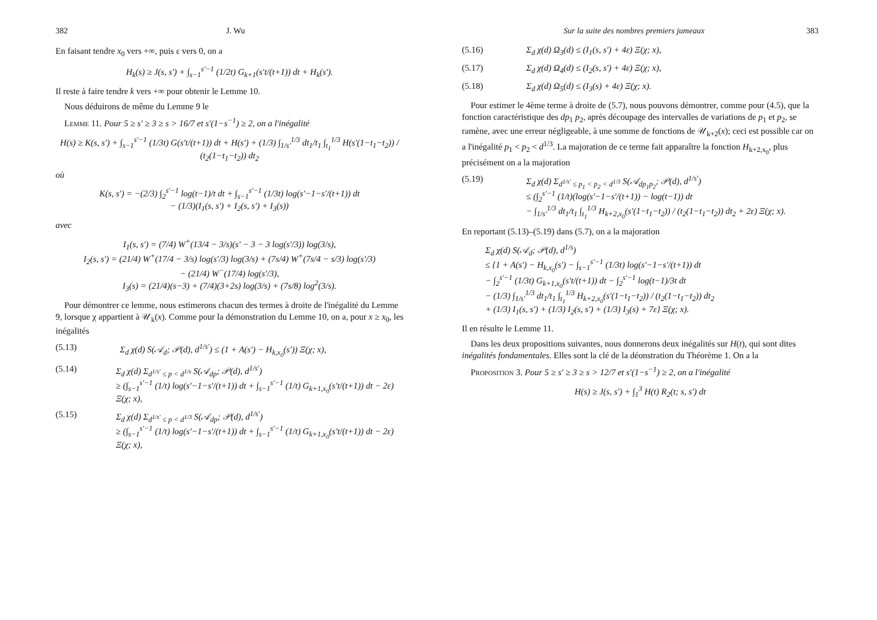382 J. Wu
En faisant tendre x<sub>0</sub> vers +∞, puis ε vers 0, on a
H<sub>k</sub>(s) ≥ J(s, s′) + ∫<sub>s−1</sub><sup>s′−1</sup> (1/2t) G<sub>k+1</sub>(s′t/(t+1)) dt + H<sub>k</sub>(s′).
Il reste à faire tendre k vers +∞ pour obtenir le Lemme 10.
 Nous déduirons de même du Lemme 9 le
 Lemme 11. Pour 5 ≥ s′ ≥ 3 ≥ s > 16/7 et s′(1−s<sup>−1</sup>) ≥ 2, on a l'inégalité
H(s) ≥ K(s, s′) + ∫<sub>s−1</sub><sup>s′−1</sup> (1/3t) G(s′t/(t+1)) dt + H(s′) + (1/3) ∫<sub>1/s′</sub><sup>1/3</sup> dt<sub>1</sub>/t<sub>1</sub> ∫<sub>t<sub>1</sub></sub><sup>1/3</sup> H(s′(1−t<sub>1</sub>−t<sub>2</sub>)) / (t<sub>2</sub>(1−t<sub>1</sub>−t<sub>2</sub>)) dt<sub>2</sub>
où
K(s, s′) = −(2/3) ∫<sub>2</sub><sup>s′−1</sup> log(t−1)/t dt + ∫<sub>s−1</sub><sup>s′−1</sup> (1/3t) log(s′−1−s′/(t+1)) dt
− (1/3)(I<sub>1</sub>(s, s′) + I<sub>2</sub>(s, s′) + I<sub>3</sub>(s))
avec
I<sub>1</sub>(s, s′) = (7/4) W<sup>+</sup>(13/4 − 3/s)(s′ − 3 − 3 log(s′/3)) log(3/s),
I<sub>2</sub>(s, s′) = (21/4) W<sup>+</sup>(17/4 − 3/s) log(s′/3) log(3/s) + (7s/4) W<sup>+</sup>(7s/4 − s/3) log(s′/3)
− (21/4) W<sup>−</sup>(17/4) log(s′/3),
I<sub>3</sub>(s) = (21/4)(s−3) + (7/4)(3+2s) log(3/s) + (7s/8) log<sup>2</sup>(3/s).
 Pour démontrer ce lemme, nous estimerons chacun des termes à droite de l'inégalité du Lemme 9, lorsque χ appartient à 𝒰<sub>k</sub>(x). Comme pour la démonstration du Lemme 10, on a, pour x ≥ x<sub>0</sub>, les inégalités
(5.13) Σ<sub>d</sub> χ(d) S(𝒜<sub>d</sub>; 𝒫(d), d<sup>1/s′</sup>) ≤ (1 + A(s′) − H<sub>k,x<sub>0</sub></sub>(s′)) Ξ(χ; x),
(5.14) Σ<sub>d</sub> χ(d) Σ<sub>d<sup>1/s′</sup> ≤ p < d<sup>1/s</sup></sub> S(𝒜<sub>dp</sub>; 𝒫(d), d<sup>1/s′</sup>)
≥ (∫<sub>s−1</sub><sup>s′−1</sup> (1/t) log(s′−1−s′/(t+1)) dt + ∫<sub>s−1</sub><sup>s′−1</sup> (1/t) G<sub>k+1,x<sub>0</sub></sub>(s′t/(t+1)) dt − 2ε) Ξ(χ; x),
(5.15) Σ<sub>d</sub> χ(d) Σ<sub>d<sup>1/s′</sup> ≤ p < d<sup>1/3</sup></sub> S(𝒜<sub>dp</sub>; 𝒫(d), d<sup>1/s′</sup>)
≥ (∫<sub>s−1</sub><sup>s′−1</sup> (1/t) log(s′−1−s′/(t+1)) dt + ∫<sub>s−1</sub><sup>s′−1</sup> (1/t) G<sub>k+1,x<sub>0</sub></sub>(s′t/(t+1)) dt − 2ε) Ξ(χ; x),
Sur la suite des nombres premiers jumeaux 383
(5.16) Σ<sub>d</sub> χ(d) Ω<sub>3</sub>(d) ≤ (I<sub>1</sub>(s, s′) + 4ε) Ξ(χ; x),
(5.17) Σ<sub>d</sub> χ(d) Ω<sub>4</sub>(d) ≤ (I<sub>2</sub>(s, s′) + 4ε) Ξ(χ; x),
(5.18) Σ<sub>d</sub> χ(d) Ω<sub>5</sub>(d) ≤ (I<sub>3</sub>(s) + 4ε) Ξ(χ; x).
 Pour estimer le 4ème terme à droite de (5.7), nous pouvons démontrer, comme pour (4.5), que la fonction caractéristique des dp<sub>1</sub> p<sub>2</sub>, après découpage des intervalles de variations de p<sub>1</sub> et p<sub>2</sub>, se ramène, avec une erreur négligeable, à une somme de fonctions de 𝒰<sub>k+2</sub>(x); ceci est possible car on a l'inégalité p<sub>1</sub> < p<sub>2</sub> < d<sup>1/3</sup>. La majoration de ce terme fait apparaître la fonction H<sub>k+2,x<sub>0</sub></sub>, plus précisément on a la majoration
(5.19) Σ<sub>d</sub> χ(d) Σ<sub>d<sup>1/s′</sup> ≤ p<sub>1</sub> < p<sub>2</sub> < d<sup>1/3</sup></sub> S(𝒜<sub>dp<sub>1</sub>p<sub>2</sub></sub>; 𝒫(d), d<sup>1/s′</sup>)
≤ (∫<sub>2</sub><sup>s′−1</sup> (1/t)(log(s′−1−s′/(t+1)) − log(t−1)) dt
− ∫<sub>1/s′</sub><sup>1/3</sup> dt<sub>1</sub>/t<sub>1</sub> ∫<sub>t<sub>1</sub></sub><sup>1/3</sup> H<sub>k+2,x<sub>0</sub></sub>(s′(1−t<sub>1</sub>−t<sub>2</sub>)) / (t<sub>2</sub>(1−t<sub>1</sub>−t<sub>2</sub>)) dt<sub>2</sub> + 2ε) Ξ(χ; x).
En reportant (5.13)–(5.19) dans (5.7), on a la majoration
Σ<sub>d</sub> χ(d) S(𝒜<sub>d</sub>; 𝒫(d), d<sup>1/s</sup>)
≤ {1 + A(s′) − H<sub>k,x<sub>0</sub></sub>(s′) − ∫<sub>s−1</sub><sup>s′−1</sup> (1/3t) log(s′−1−s′/(t+1)) dt
− ∫<sub>2</sub><sup>s′−1</sup> (1/3t) G<sub>k+1,x<sub>0</sub></sub>(s′t/(t+1)) dt − ∫<sub>2</sub><sup>s′−1</sup> log(t−1)/3t dt
− (1/3) ∫<sub>1/s′</sub><sup>1/3</sup> dt<sub>1</sub>/t<sub>1</sub> ∫<sub>t<sub>1</sub></sub><sup>1/3</sup> H<sub>k+2,x<sub>0</sub></sub>(s′(1−t<sub>1</sub>−t<sub>2</sub>)) / (t<sub>2</sub>(1−t<sub>1</sub>−t<sub>2</sub>)) dt<sub>2</sub>
+ (1/3) I<sub>1</sub>(s, s′) + (1/3) I<sub>2</sub>(s, s′) + (1/3) I<sub>3</sub>(s) + 7ε} Ξ(χ; x).
Il en résulte le Lemme 11.
 Dans les deux propositions suivantes, nous donnerons deux inégalités sur H(t), qui sont dites inégalités fondamentales. Elles sont la clé de la déonstration du Théorème 1. On a la
 Proposition 3. Pour 5 ≥ s′ ≥ 3 ≥ s > 12/7 et s′(1−s<sup>−1</sup>) ≥ 2, on a l'inégalité
H(s) ≥ J(s, s′) + ∫<sub>1</sub><sup>3</sup> H(t) R<sub>2</sub>(t; s, s′) dt